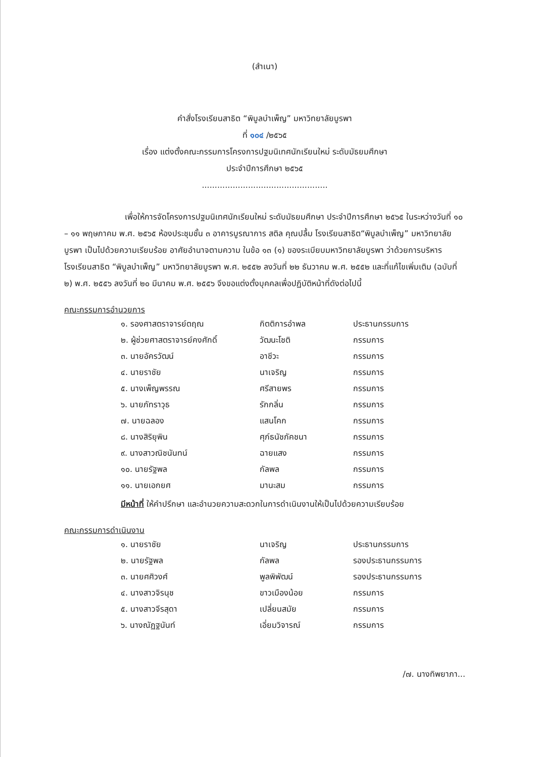(สำเนา)
คำสั่งโรงเรียนสาธิต “พิบูลบำเพ็ญ” มหาวิทยาลัยบูรพา
ที่ ๑๐๔ /๒๕๖๕
เรื่อง แต่งตั้งคณะกรรมการโครงการปฐมนิเทศนักเรียนใหม่ ระดับมัธยมศึกษา
ประจำปีการศึกษา ๒๕๖๕
.................................................
เพื่อให้การจัดโครงการปฐมนิเทศนักเรียนใหม่ ระดับมัธยมศึกษา ประจำปีการศึกษา ๒๕๖๕ ในระหว่างวันที่ ๑๐ – ๑๑ พฤษภาคม พ.ศ. ๒๕๖๕ ห้องประชุมชั้น ๓ อาคารบูรณาการ สติล คุณปลื้ม โรงเรียนสาธิต“พิบูลบำเพ็ญ” มหาวิทยาลัยบูรพา เป็นไปด้วยความเรียบร้อย อาศัยอำนาจตามความ ในข้อ ๑๓ (๑) ของระเบียบมหาวิทยาลัยบูรพา ว่าด้วยการบริหารโรงเรียนสาธิต “พิบูลบำเพ็ญ” มหาวิทยาลัยบูรพา พ.ศ. ๒๕๕๒ ลงวันที่ ๒๒ ธันวาคม พ.ศ. ๒๕๕๒ และที่แก้ไขเพิ่มเติม (ฉบับที่ ๒) พ.ศ. ๒๕๕๖ ลงวันที่ ๒๐ มีนาคม พ.ศ. ๒๕๕๖ จึงขอแต่งตั้งบุคคลเพื่อปฏิบัติหน้าที่ดังต่อไปนี้
คณะกรรมการอำนวยการ
| ๑. รองศาสตราจารย์ตฤณ | กิตติการอำพล | ประธานกรรมการ |
| ๒. ผู้ช่วยศาสตราจารย์คงศักดิ์ | วัฒนะโชติ | กรรมการ |
| ๓. นายอัครวัฒน์ | อาชีวะ | กรรมการ |
| ๔. นายราชัย | นาเจริญ | กรรมการ |
| ๕. นางเพ็ญพรรณ | ศรีสายพร | กรรมการ |
| ๖. นายภัทราวุธ | รักกลิ่น | กรรมการ |
| ๗. นายฉลอง | แสนโคก | กรรมการ |
| ๘. นางสิริยุพิน | ศุภ์ธนัชภัคชนา | กรรมการ |
| ๙. นางสาวณิชนันทน์ | ฉายแสง | กรรมการ |
| ๑๐. นายรัฐพล | กัลพล | กรรมการ |
| ๑๑. นายเอกยศ | มานะสม | กรรมการ |
มีหน้าที่ ให้คำปรึกษา และอำนวยความสะดวกในการดำเนินงานให้เป็นไปด้วยความเรียบร้อย
คณะกรรมการดำเนินงาน
| ๑. นายราชัย | นาเจริญ | ประธานกรรมการ |
| ๒. นายรัฐพล | กัลพล | รองประธานกรรมการ |
| ๓. นายศศิวงศ์ | พูลพิพัฒน์ | รองประธานกรรมการ |
| ๔. นางสาวจิรนุช | ขาวเมืองน้อย | กรรมการ |
| ๕. นางสาวจีรสุดา | เปลี่ยนสมัย | กรรมการ |
| ๖. นางณัฏฐนันท์ | เอี่ยมวิจารณ์ | กรรมการ |
/๗. นางทิพยาภา...